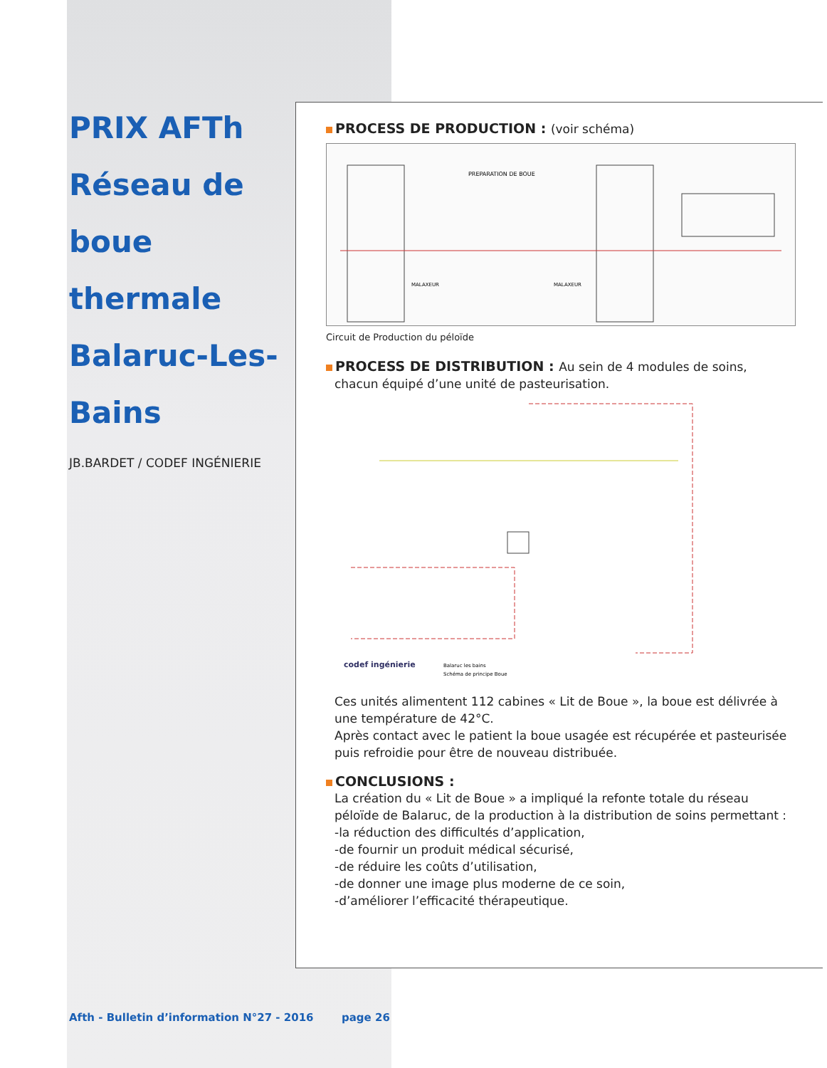PRIX AFTh
Réseau de boue
thermale
Balaruc-Les-Bains
JB.BARDET / CODEF INGÉNIERIE
PROCESS DE PRODUCTION : (voir schéma)
PREPARATION DE BOUE
MALAXEUR
MALAXEUR
Circuit de Production du péloïde
PROCESS DE DISTRIBUTION : Au sein de 4 modules de soins,
chacun équipé d’une unité de pasteurisation.
codef ingénierie
Balaruc les bains
Schéma de principe Boue
Ces unités alimentent 112 cabines « Lit de Boue », la boue est délivrée à une température de 42°C.
Après contact avec le patient la boue usagée est récupérée et pasteurisée puis refroidie pour être de nouveau distribuée.
CONCLUSIONS :
La création du « Lit de Boue » a impliqué la refonte totale du réseau péloïde de Balaruc, de la production à la distribution de soins permettant :
-la réduction des difficultés d’application,
-de fournir un produit médical sécurisé,
-de réduire les coûts d’utilisation,
-de donner une image plus moderne de ce soin,
-d’améliorer l’efficacité thérapeutique.
Afth - Bulletin d’information N°27 - 2016
page 26